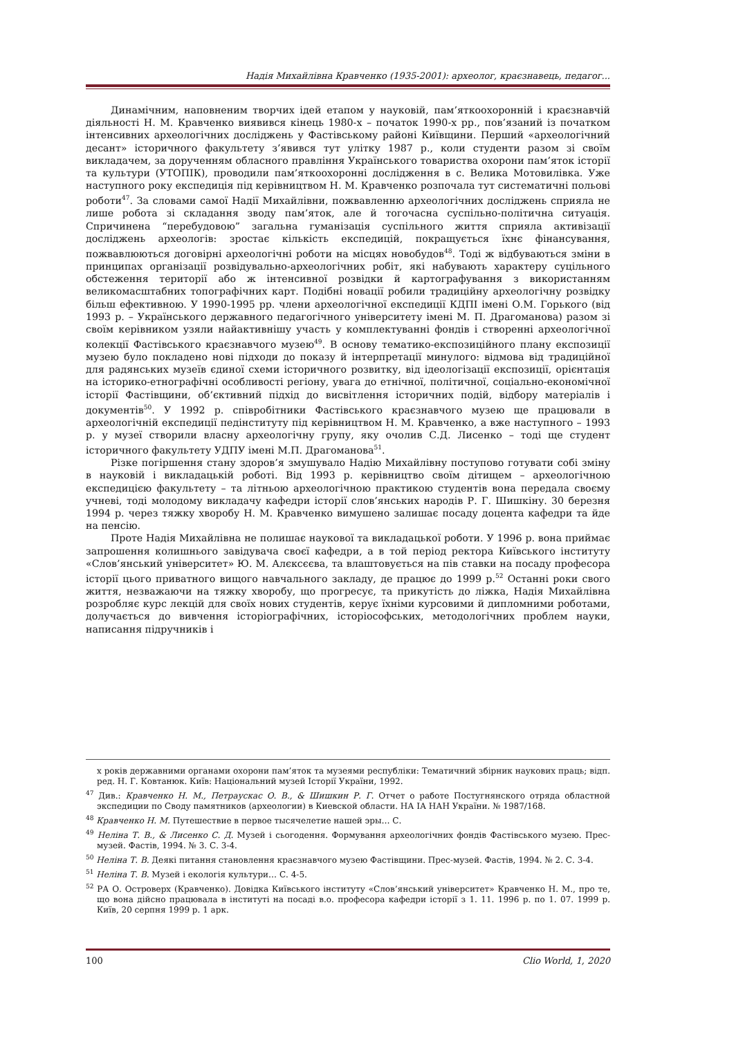Надія Михайлівна Кравченко (1935-2001): археолог, краєзнавець, педагог...
Динамічним, наповненим творчих ідей етапом у науковій, пам’яткоохоронній і краєзнавчій діяльності Н. М. Кравченко виявився кінець 1980-х – початок 1990-х рр., пов’язаний із початком інтенсивних археологічних досліджень у Фастівському районі Київщини. Перший «археологічний десант» історичного факультету з’явився тут улітку 1987 р., коли студенти разом зі своїм викладачем, за дорученням обласного правління Українського товариства охорони пам’яток історії та культури (УТОПІК), проводили пам’яткоохоронні дослідження в с. Велика Мотовилівка. Уже наступного року експедиція під керівництвом Н. М. Кравченко розпочала тут систематичні польові роботи<sup>47</sup>. За словами самої Надії Михайлівни, пожвавленню археологічних досліджень сприяла не лише робота зі складання зводу пам’яток, але й тогочасна суспільно-політична ситуація. Спричинена “перебудовою” загальна гуманізація суспільного життя сприяла активізації досліджень археологів: зростає кількість експедицій, покращується їхнє фінансування, пожвавлюються договірні археологічні роботи на місцях новобудов<sup>48</sup>. Тоді ж відбуваються зміни в принципах організації розвідувально-археологічних робіт, які набувають характеру суцільного обстеження території або ж інтенсивної розвідки й картографування з використанням великомасштабних топографічних карт. Подібні новації робили традиційну археологічну розвідку більш ефективною. У 1990-1995 рр. члени археологічної експедиції КДПІ імені О.М. Горького (від 1993 р. – Українського державного педагогічного університету імені М. П. Драгоманова) разом зі своїм керівником узяли найактивнішу участь у комплектуванні фондів і створенні археологічної колекції Фастівського краєзнавчого музею<sup>49</sup>. В основу тематико-експозиційного плану експозиції музею було покладено нові підходи до показу й інтерпретації минулого: відмова від традиційної для радянських музеїв єдиної схеми історичного розвитку, від ідеологізації експозиції, орієнтація на історико-етнографічні особливості регіону, увага до етнічної, політичної, соціально-економічної історії Фастівщини, об’єктивний підхід до висвітлення історичних подій, відбору матеріалів і документів<sup>50</sup>. У 1992 р. співробітники Фастівського краєзнавчого музею ще працювали в археологічній експедиції педінституту під керівництвом Н. М. Кравченко, а вже наступного – 1993 р. у музеї створили власну археологічну групу, яку очолив С.Д. Лисенко – тоді ще студент історичного факультету УДПУ імені М.П. Драгоманова<sup>51</sup>.
Різке погіршення стану здоров’я змушувало Надію Михайлівну поступово готувати собі зміну в науковій і викладацькій роботі. Від 1993 р. керівництво своїм дітищем – археологічною експедицією факультету – та літньою археологічною практикою студентів вона передала своєму учневі, тоді молодому викладачу кафедри історії слов’янських народів Р. Г. Шишкіну. 30 березня 1994 р. через тяжку хворобу Н. М. Кравченко вимушено залишає посаду доцента кафедри та йде на пенсію.
Проте Надія Михайлівна не полишає наукової та викладацької роботи. У 1996 р. вона приймає запрошення колишнього завідувача своєї кафедри, а в той період ректора Київського інституту «Слов’янський університет» Ю. М. Алєксєєва, та влаштовується на пів ставки на посаду професора історії цього приватного вищого навчального закладу, де працює до 1999 р.<sup>52</sup> Останні роки свого життя, незважаючи на тяжку хворобу, що прогресує, та прикутість до ліжка, Надія Михайлівна розробляє курс лекцій для своїх нових студентів, керує їхніми курсовими й дипломними роботами, долучається до вивчення історіографічних, історіософських, методологічних проблем науки, написання підручників і
х років державними органами охорони пам’яток та музеями республіки: Тематичний збірник наукових праць; відп. ред. Н. Г. Ковтанюк. Київ: Національний музей Історії України, 1992.
<sup>47</sup> Див.: Кравченко Н. М., Петраускас О. В., & Шишкин Р. Г. Отчет о работе Постугнянского отряда областной экспедиции по Своду памятников (археологии) в Киевской области. НА ІА НАН України. № 1987/168.
<sup>48</sup> Кравченко Н. М. Путешествие в первое тысячелетие нашей эры… С.
<sup>49</sup> Неліна Т. В., & Лисенко С. Д. Музей і сьогодення. Формування археологічних фондів Фастівського музею. Прес-музей. Фастів, 1994. № 3. С. 3-4.
<sup>50</sup> Неліна Т. В. Деякі питання становлення краєзнавчого музею Фастівщини. Прес-музей. Фастів, 1994. № 2. С. 3-4.
<sup>51</sup> Неліна Т. В. Музей і екологія культури… С. 4-5.
<sup>52</sup> РА О. Островерх (Кравченко). Довідка Київського інституту «Слов’янський університет» Кравченко Н. М., про те, що вона дійсно працювала в інституті на посаді в.о. професора кафедри історії з 1. 11. 1996 р. по 1. 07. 1999 р. Київ, 20 серпня 1999 р. 1 арк.
100 Clio World, 1, 2020